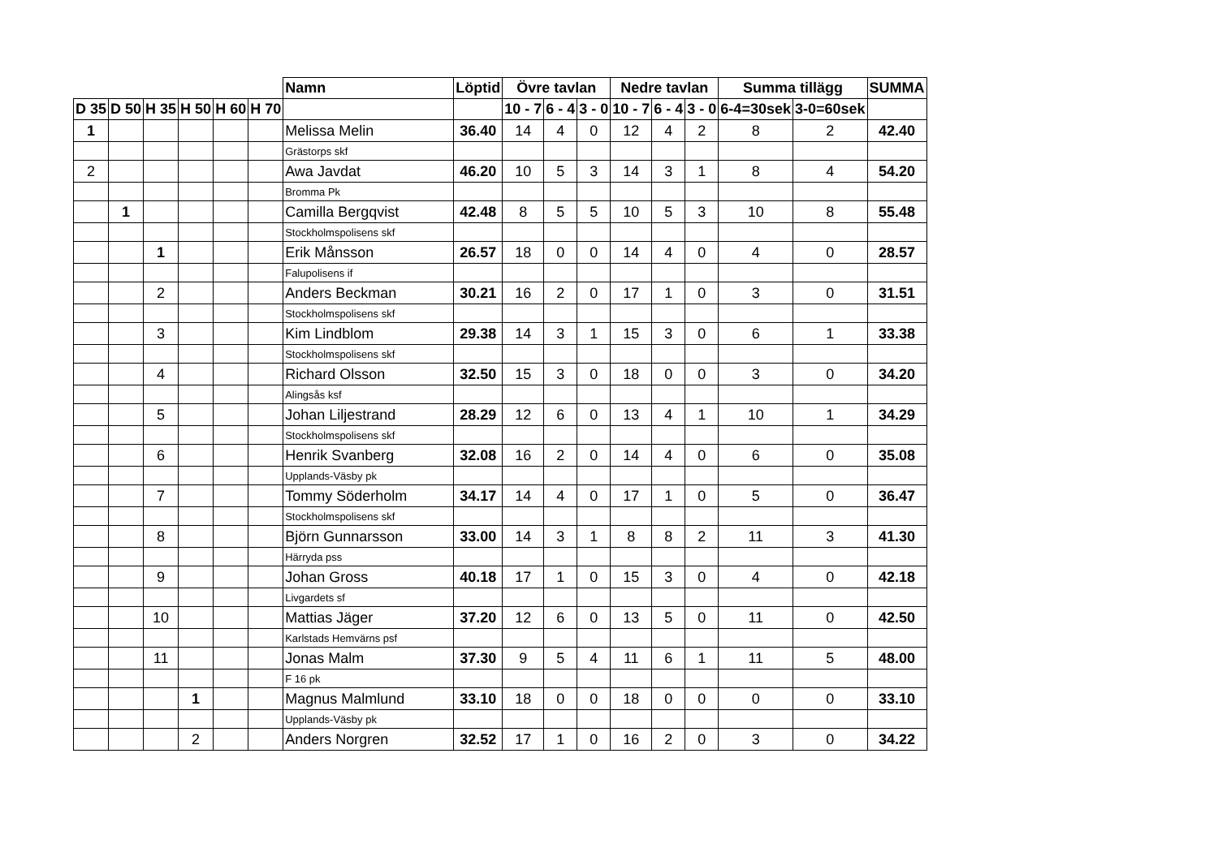| | | | | | | Namn | Löptid | Övre tavlan | | | Nedre tavlan | | | Summa tillägg | | SUMMA |
| --- | --- | --- | --- | --- | --- | --- | --- | --- | --- | --- | --- | --- | --- | --- | --- | --- |
| D 35 | D 50 | H 35 | H 50 | H 60 | H 70 | | | 10 - 7 | 6 - 4 | 3 - 0 | 10 - 7 | 6 - 4 | 3 - 0 | 6-4=30sek | 3-0=60sek | |
| 1 | | | | | | Melissa Melin | 36.40 | 14 | 4 | 0 | 12 | 4 | 2 | 8 | 2 | 42.40 |
| | | | | | | Grästorps skf | | | | | | | | | | |
| 2 | | | | | | Awa Javdat | 46.20 | 10 | 5 | 3 | 14 | 3 | 1 | 8 | 4 | 54.20 |
| | | | | | | Bromma Pk | | | | | | | | | | |
| | 1 | | | | | Camilla Bergqvist | 42.48 | 8 | 5 | 5 | 10 | 5 | 3 | 10 | 8 | 55.48 |
| | | | | | | Stockholmspolisens skf | | | | | | | | | | |
| | | 1 | | | | Erik Månsson | 26.57 | 18 | 0 | 0 | 14 | 4 | 0 | 4 | 0 | 28.57 |
| | | | | | | Falupolisens if | | | | | | | | | | |
| | | 2 | | | | Anders Beckman | 30.21 | 16 | 2 | 0 | 17 | 1 | 0 | 3 | 0 | 31.51 |
| | | | | | | Stockholmspolisens skf | | | | | | | | | | |
| | | 3 | | | | Kim Lindblom | 29.38 | 14 | 3 | 1 | 15 | 3 | 0 | 6 | 1 | 33.38 |
| | | | | | | Stockholmspolisens skf | | | | | | | | | | |
| | | 4 | | | | Richard Olsson | 32.50 | 15 | 3 | 0 | 18 | 0 | 0 | 3 | 0 | 34.20 |
| | | | | | | Alingsås ksf | | | | | | | | | | |
| | | 5 | | | | Johan Liljestrand | 28.29 | 12 | 6 | 0 | 13 | 4 | 1 | 10 | 1 | 34.29 |
| | | | | | | Stockholmspolisens skf | | | | | | | | | | |
| | | 6 | | | | Henrik Svanberg | 32.08 | 16 | 2 | 0 | 14 | 4 | 0 | 6 | 0 | 35.08 |
| | | | | | | Upplands-Väsby pk | | | | | | | | | | |
| | | 7 | | | | Tommy Söderholm | 34.17 | 14 | 4 | 0 | 17 | 1 | 0 | 5 | 0 | 36.47 |
| | | | | | | Stockholmspolisens skf | | | | | | | | | | |
| | | 8 | | | | Björn Gunnarsson | 33.00 | 14 | 3 | 1 | 8 | 8 | 2 | 11 | 3 | 41.30 |
| | | | | | | Härryda pss | | | | | | | | | | |
| | | 9 | | | | Johan Gross | 40.18 | 17 | 1 | 0 | 15 | 3 | 0 | 4 | 0 | 42.18 |
| | | | | | | Livgardets sf | | | | | | | | | | |
| | | 10 | | | | Mattias Jäger | 37.20 | 12 | 6 | 0 | 13 | 5 | 0 | 11 | 0 | 42.50 |
| | | | | | | Karlstads Hemvärns psf | | | | | | | | | | |
| | | 11 | | | | Jonas Malm | 37.30 | 9 | 5 | 4 | 11 | 6 | 1 | 11 | 5 | 48.00 |
| | | | | | | F 16 pk | | | | | | | | | | |
| | | | 1 | | | Magnus Malmlund | 33.10 | 18 | 0 | 0 | 18 | 0 | 0 | 0 | 0 | 33.10 |
| | | | | | | Upplands-Väsby pk | | | | | | | | | | |
| | | | 2 | | | Anders Norgren | 32.52 | 17 | 1 | 0 | 16 | 2 | 0 | 3 | 0 | 34.22 |